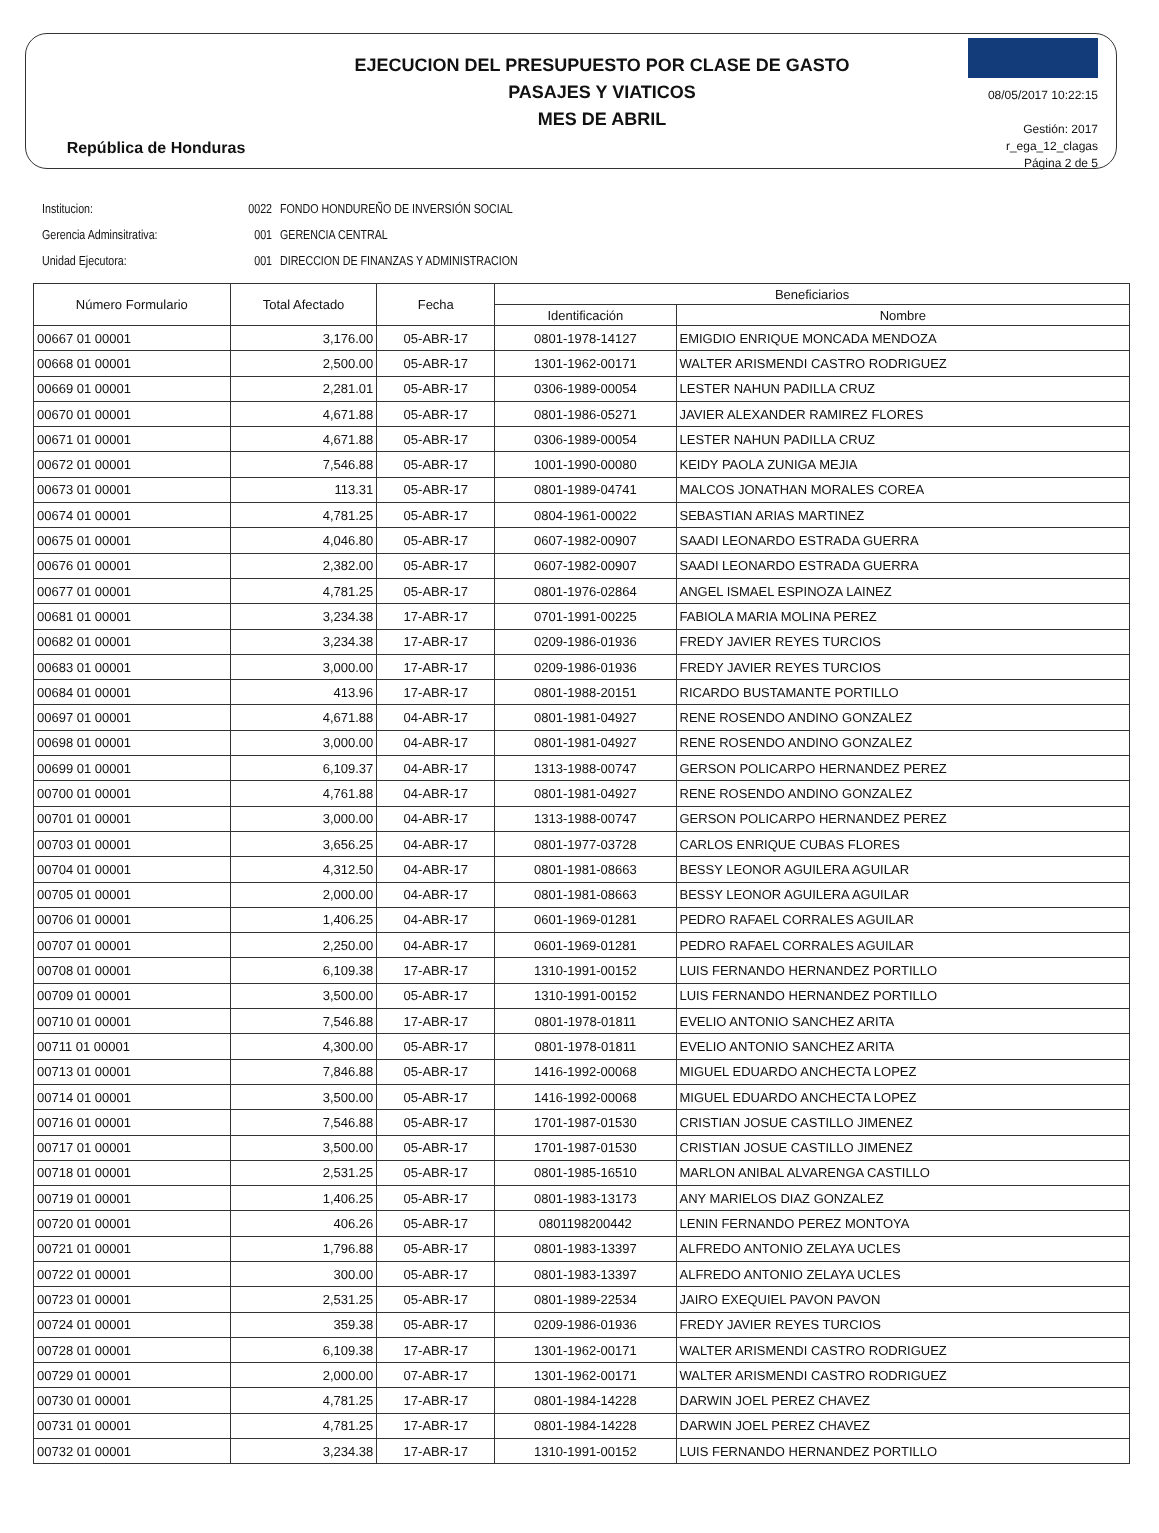República de Honduras
EJECUCION DEL PRESUPUESTO POR CLASE DE GASTO
PASAJES Y VIATICOS
MES DE ABRIL
08/05/2017 10:22:15
Gestión: 2017
r_ega_12_clagas
Página 2 de 5
Institucion: 0022 FONDO HONDUREÑO DE INVERSIÓN SOCIAL
Gerencia Adminsitrativa: 001 GERENCIA CENTRAL
Unidad Ejecutora: 001 DIRECCION DE FINANZAS Y ADMINISTRACION
| Número Formulario | Total Afectado | Fecha | Beneficiarios | |
| --- | --- | --- | --- | --- |
| | | | Identificación | Nombre |
| 00667 01 00001 | 3,176.00 | 05-ABR-17 | 0801-1978-14127 | EMIGDIO ENRIQUE MONCADA MENDOZA |
| 00668 01 00001 | 2,500.00 | 05-ABR-17 | 1301-1962-00171 | WALTER ARISMENDI CASTRO RODRIGUEZ |
| 00669 01 00001 | 2,281.01 | 05-ABR-17 | 0306-1989-00054 | LESTER NAHUN PADILLA CRUZ |
| 00670 01 00001 | 4,671.88 | 05-ABR-17 | 0801-1986-05271 | JAVIER ALEXANDER RAMIREZ FLORES |
| 00671 01 00001 | 4,671.88 | 05-ABR-17 | 0306-1989-00054 | LESTER NAHUN PADILLA CRUZ |
| 00672 01 00001 | 7,546.88 | 05-ABR-17 | 1001-1990-00080 | KEIDY PAOLA ZUNIGA MEJIA |
| 00673 01 00001 | 113.31 | 05-ABR-17 | 0801-1989-04741 | MALCOS JONATHAN MORALES COREA |
| 00674 01 00001 | 4,781.25 | 05-ABR-17 | 0804-1961-00022 | SEBASTIAN ARIAS MARTINEZ |
| 00675 01 00001 | 4,046.80 | 05-ABR-17 | 0607-1982-00907 | SAADI LEONARDO ESTRADA GUERRA |
| 00676 01 00001 | 2,382.00 | 05-ABR-17 | 0607-1982-00907 | SAADI LEONARDO ESTRADA GUERRA |
| 00677 01 00001 | 4,781.25 | 05-ABR-17 | 0801-1976-02864 | ANGEL ISMAEL ESPINOZA LAINEZ |
| 00681 01 00001 | 3,234.38 | 17-ABR-17 | 0701-1991-00225 | FABIOLA MARIA MOLINA PEREZ |
| 00682 01 00001 | 3,234.38 | 17-ABR-17 | 0209-1986-01936 | FREDY JAVIER REYES TURCIOS |
| 00683 01 00001 | 3,000.00 | 17-ABR-17 | 0209-1986-01936 | FREDY JAVIER REYES TURCIOS |
| 00684 01 00001 | 413.96 | 17-ABR-17 | 0801-1988-20151 | RICARDO BUSTAMANTE PORTILLO |
| 00697 01 00001 | 4,671.88 | 04-ABR-17 | 0801-1981-04927 | RENE ROSENDO ANDINO GONZALEZ |
| 00698 01 00001 | 3,000.00 | 04-ABR-17 | 0801-1981-04927 | RENE ROSENDO ANDINO GONZALEZ |
| 00699 01 00001 | 6,109.37 | 04-ABR-17 | 1313-1988-00747 | GERSON POLICARPO HERNANDEZ PEREZ |
| 00700 01 00001 | 4,761.88 | 04-ABR-17 | 0801-1981-04927 | RENE ROSENDO ANDINO GONZALEZ |
| 00701 01 00001 | 3,000.00 | 04-ABR-17 | 1313-1988-00747 | GERSON POLICARPO HERNANDEZ PEREZ |
| 00703 01 00001 | 3,656.25 | 04-ABR-17 | 0801-1977-03728 | CARLOS ENRIQUE CUBAS FLORES |
| 00704 01 00001 | 4,312.50 | 04-ABR-17 | 0801-1981-08663 | BESSY LEONOR AGUILERA AGUILAR |
| 00705 01 00001 | 2,000.00 | 04-ABR-17 | 0801-1981-08663 | BESSY LEONOR AGUILERA AGUILAR |
| 00706 01 00001 | 1,406.25 | 04-ABR-17 | 0601-1969-01281 | PEDRO RAFAEL CORRALES AGUILAR |
| 00707 01 00001 | 2,250.00 | 04-ABR-17 | 0601-1969-01281 | PEDRO RAFAEL CORRALES AGUILAR |
| 00708 01 00001 | 6,109.38 | 17-ABR-17 | 1310-1991-00152 | LUIS FERNANDO HERNANDEZ PORTILLO |
| 00709 01 00001 | 3,500.00 | 05-ABR-17 | 1310-1991-00152 | LUIS FERNANDO HERNANDEZ PORTILLO |
| 00710 01 00001 | 7,546.88 | 17-ABR-17 | 0801-1978-01811 | EVELIO ANTONIO SANCHEZ ARITA |
| 00711 01 00001 | 4,300.00 | 05-ABR-17 | 0801-1978-01811 | EVELIO ANTONIO SANCHEZ ARITA |
| 00713 01 00001 | 7,846.88 | 05-ABR-17 | 1416-1992-00068 | MIGUEL EDUARDO ANCHECTA LOPEZ |
| 00714 01 00001 | 3,500.00 | 05-ABR-17 | 1416-1992-00068 | MIGUEL EDUARDO ANCHECTA LOPEZ |
| 00716 01 00001 | 7,546.88 | 05-ABR-17 | 1701-1987-01530 | CRISTIAN JOSUE CASTILLO JIMENEZ |
| 00717 01 00001 | 3,500.00 | 05-ABR-17 | 1701-1987-01530 | CRISTIAN JOSUE CASTILLO JIMENEZ |
| 00718 01 00001 | 2,531.25 | 05-ABR-17 | 0801-1985-16510 | MARLON ANIBAL ALVARENGA CASTILLO |
| 00719 01 00001 | 1,406.25 | 05-ABR-17 | 0801-1983-13173 | ANY MARIELOS DIAZ GONZALEZ |
| 00720 01 00001 | 406.26 | 05-ABR-17 | 0801198200442 | LENIN FERNANDO PEREZ MONTOYA |
| 00721 01 00001 | 1,796.88 | 05-ABR-17 | 0801-1983-13397 | ALFREDO ANTONIO ZELAYA UCLES |
| 00722 01 00001 | 300.00 | 05-ABR-17 | 0801-1983-13397 | ALFREDO ANTONIO ZELAYA UCLES |
| 00723 01 00001 | 2,531.25 | 05-ABR-17 | 0801-1989-22534 | JAIRO EXEQUIEL PAVON PAVON |
| 00724 01 00001 | 359.38 | 05-ABR-17 | 0209-1986-01936 | FREDY JAVIER REYES TURCIOS |
| 00728 01 00001 | 6,109.38 | 17-ABR-17 | 1301-1962-00171 | WALTER ARISMENDI CASTRO RODRIGUEZ |
| 00729 01 00001 | 2,000.00 | 07-ABR-17 | 1301-1962-00171 | WALTER ARISMENDI CASTRO RODRIGUEZ |
| 00730 01 00001 | 4,781.25 | 17-ABR-17 | 0801-1984-14228 | DARWIN JOEL PEREZ CHAVEZ |
| 00731 01 00001 | 4,781.25 | 17-ABR-17 | 0801-1984-14228 | DARWIN JOEL PEREZ CHAVEZ |
| 00732 01 00001 | 3,234.38 | 17-ABR-17 | 1310-1991-00152 | LUIS FERNANDO HERNANDEZ PORTILLO |